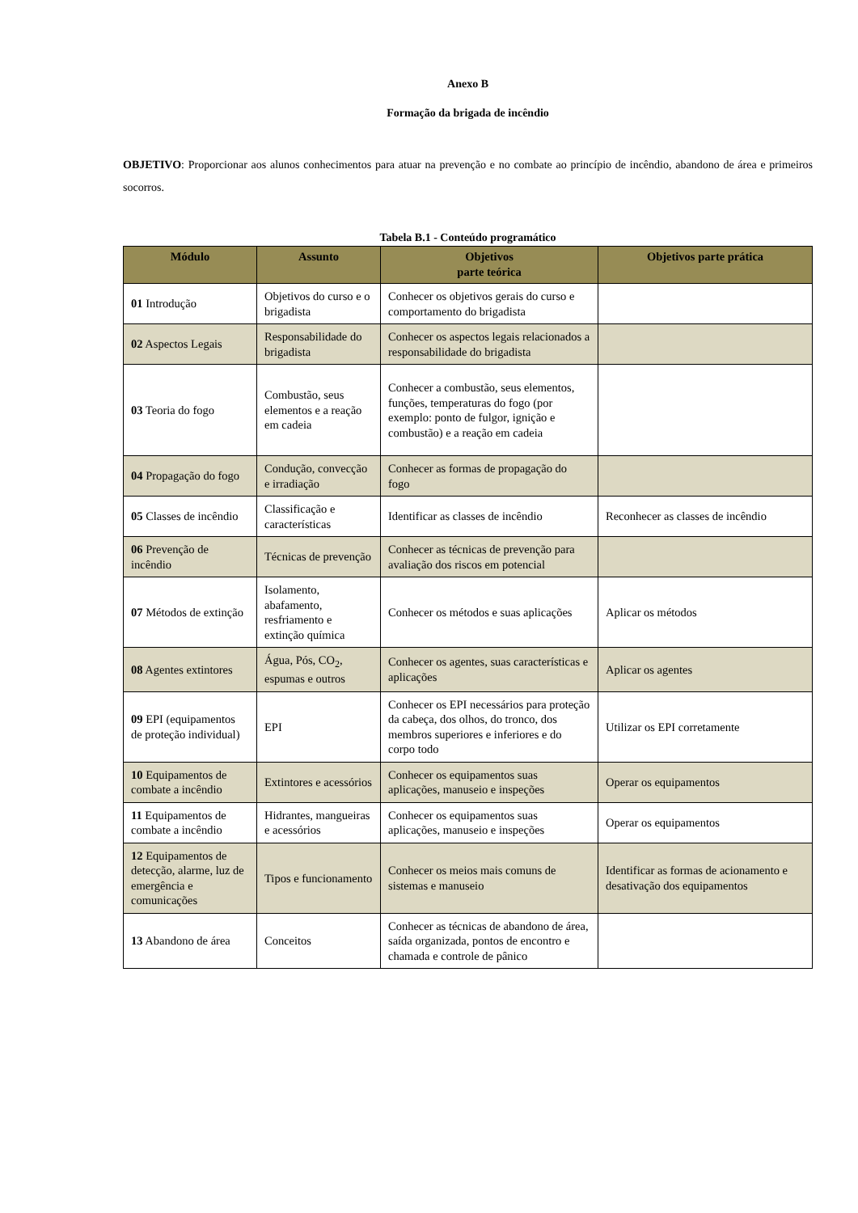Anexo B
Formação da brigada de incêndio
OBJETIVO: Proporcionar aos alunos conhecimentos para atuar na prevenção e no combate ao princípio de incêndio, abandono de área e primeiros socorros.
Tabela B.1 - Conteúdo programático
| Módulo | Assunto | Objetivos parte teórica | Objetivos parte prática |
| --- | --- | --- | --- |
| 01 Introdução | Objetivos do curso e o brigadista | Conhecer os objetivos gerais do curso e comportamento do brigadista | |
| 02 Aspectos Legais | Responsabilidade do brigadista | Conhecer os aspectos legais relacionados a responsabilidade do brigadista | |
| 03 Teoria do fogo | Combustão, seus elementos e a reação em cadeia | Conhecer a combustão, seus elementos, funções, temperaturas do fogo (por exemplo: ponto de fulgor, ignição e combustão) e a reação em cadeia | |
| 04 Propagação do fogo | Condução, convecção e irradiação | Conhecer as formas de propagação do fogo | |
| 05 Classes de incêndio | Classificação e características | Identificar as classes de incêndio | Reconhecer as classes de incêndio |
| 06 Prevenção de incêndio | Técnicas de prevenção | Conhecer as técnicas de prevenção para avaliação dos riscos em potencial | |
| 07 Métodos de extinção | Isolamento, abafamento, resfriamento e extinção química | Conhecer os métodos e suas aplicações | Aplicar os métodos |
| 08 Agentes extintores | Água, Pós, CO<sub>2</sub>, espumas e outros | Conhecer os agentes, suas características e aplicações | Aplicar os agentes |
| 09 EPI (equipamentos de proteção individual) | EPI | Conhecer os EPI necessários para proteção da cabeça, dos olhos, do tronco, dos membros superiores e inferiores e do corpo todo | Utilizar os EPI corretamente |
| 10 Equipamentos de combate a incêndio | Extintores e acessórios | Conhecer os equipamentos suas aplicações, manuseio e inspeções | Operar os equipamentos |
| 11 Equipamentos de combate a incêndio | Hidrantes, mangueiras e acessórios | Conhecer os equipamentos suas aplicações, manuseio e inspeções | Operar os equipamentos |
| 12 Equipamentos de detecção, alarme, luz de emergência e comunicações | Tipos e funcionamento | Conhecer os meios mais comuns de sistemas e manuseio | Identificar as formas de acionamento e desativação dos equipamentos |
| 13 Abandono de área | Conceitos | Conhecer as técnicas de abandono de área, saída organizada, pontos de encontro e chamada e controle de pânico | |